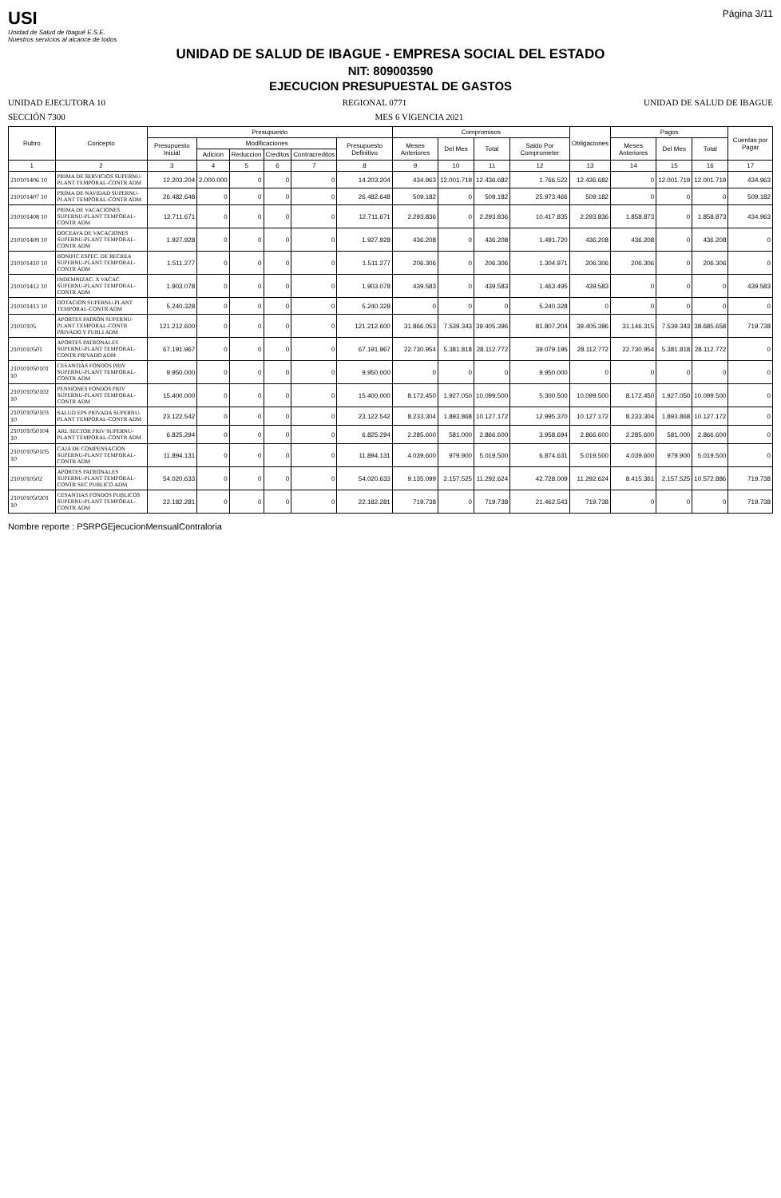USI
Unidad de Salud de Ibagué E.S.E.
Nuestros servicios al alcance de todos
Página 3/11
UNIDAD DE SALUD DE IBAGUE - EMPRESA SOCIAL DEL ESTADO
NIT: 809003590
EJECUCION PRESUPUESTAL DE GASTOS
UNIDAD EJECUTORA 10 REGIONAL 0771 UNIDAD DE SALUD DE IBAGUE
SECCIÓN 7300 MES 6 VIGENCIA 2021
| Rubro | Concepto | Presupuesto | | | | | | Compromisos | | | | Obligaciones | Pagos | | | Cuentas por Pagar |
| --- | --- | --- | --- | --- | --- | --- | --- | --- | --- | --- | --- | --- | --- | --- | --- | --- |
| | | Presupuesto Inicial | Modificaciones | | | | Presupuesto Definitivo | Meses Anteriores | Del Mes | Total | Saldo Por Comprometer | | Meses Anteriores | Del Mes | Total | |
| | | | Adicion | Reduccion | Creditos | Contracreditos | | | | | | | | | | |
| 1 | 2 | 3 | 4 | 5 | 6 | 7 | 8 | 9 | 10 | 11 | 12 | 13 | 14 | 15 | 16 | 17 |
| 210101406 10 | PRIMA DE SERVICIOS SUPERNU-PLANT TEMPORAL-CONTR ADM | 12.203.204 | 2.000.000 | 0 | 0 | 0 | 14.203.204 | 434.963 | 12.001.719 | 12.436.682 | 1.766.522 | 12.436.682 | 0 | 12.001.719 | 12.001.719 | 434.963 |
| 210101407 10 | PRIMA DE NAVIDAD SUPERNU-PLANT TEMPORAL-CONTR ADM | 26.482.648 | 0 | 0 | 0 | 0 | 26.482.648 | 509.182 | 0 | 509.182 | 25.973.466 | 509.182 | 0 | 0 | 0 | 509.182 |
| 210101408 10 | PRIMA DE VACACIONES SUPERNU-PLANT TEMPORAL-CONTR ADM | 12.711.671 | 0 | 0 | 0 | 0 | 12.711.671 | 2.293.836 | 0 | 2.293.836 | 10.417.835 | 2.293.836 | 1.858.873 | 0 | 1.858.873 | 434.963 |
| 210101409 10 | DOCEAVA DE VACACIONES SUPERNU-PLANT TEMPORAL-CONTR ADM | 1.927.928 | 0 | 0 | 0 | 0 | 1.927.928 | 436.208 | 0 | 436.208 | 1.491.720 | 436.208 | 436.208 | 0 | 436.208 | 0 |
| 210101410 10 | BONIFIC ESPEC. DE RECREA SUPERNU-PLANT TEMPORAL-CONTR ADM | 1.511.277 | 0 | 0 | 0 | 0 | 1.511.277 | 206.306 | 0 | 206.306 | 1.304.971 | 206.306 | 206.306 | 0 | 206.306 | 0 |
| 210101412 10 | INDEMNIZAC. X VACAC SUPERNU-PLANT TEMPORAL-CONTR ADM | 1.903.078 | 0 | 0 | 0 | 0 | 1.903.078 | 439.583 | 0 | 439.583 | 1.463.495 | 439.583 | 0 | 0 | 0 | 439.583 |
| 210101413 10 | DOTACION SUPERNU-PLANT TEMPORAL-CONTR ADM | 5.240.328 | 0 | 0 | 0 | 0 | 5.240.328 | 0 | 0 | 0 | 5.240.328 | 0 | 0 | 0 | 0 | 0 |
| 21010105 | APORTES PATRON SUPERNU-PLANT TEMPORAL-CONTR PRIVADO Y PUBLI ADM | 121.212.600 | 0 | 0 | 0 | 0 | 121.212.600 | 31.866.053 | 7.539.343 | 39.405.396 | 81.807.204 | 39.405.396 | 31.146.315 | 7.539.343 | 38.685.658 | 719.738 |
| 2101010501 | APORTES PATRONALES SUPERNU-PLANT TEMPORAL-CONTR PRIVADO ADM | 67.191.967 | 0 | 0 | 0 | 0 | 67.191.967 | 22.730.954 | 5.381.818 | 28.112.772 | 39.079.195 | 28.112.772 | 22.730.954 | 5.381.818 | 28.112.772 | 0 |
| 210101050101 10 | CESANTIAS FONDOS PRIV SUPERNU-PLANT TEMPORAL-CONTR ADM | 9.950.000 | 0 | 0 | 0 | 0 | 9.950.000 | 0 | 0 | 0 | 9.950.000 | 0 | 0 | 0 | 0 | 0 |
| 210101050102 10 | PENSIONES FONDOS PRIV SUPERNU-PLANT TEMPORAL-CONTR ADM | 15.400.000 | 0 | 0 | 0 | 0 | 15.400.000 | 8.172.450 | 1.927.050 | 10.099.500 | 5.300.500 | 10.099.500 | 8.172.450 | 1.927.050 | 10.099.500 | 0 |
| 210101050103 10 | SALUD EPS PRIVADA SUPERNU-PLANT TEMPORAL-CONTR ADM | 23.122.542 | 0 | 0 | 0 | 0 | 23.122.542 | 8.233.304 | 1.893.868 | 10.127.172 | 12.995.370 | 10.127.172 | 8.233.304 | 1.893.868 | 10.127.172 | 0 |
| 210101050104 10 | ARL SECTOR PRIV SUPERNU-PLANT TEMPORAL-CONTR ADM | 6.825.294 | 0 | 0 | 0 | 0 | 6.825.294 | 2.285.600 | 581.000 | 2.866.600 | 3.958.694 | 2.866.600 | 2.285.600 | 581.000 | 2.866.600 | 0 |
| 210101050105 10 | CAJA DE COMPENSACION SUPERNU-PLANT TEMPORAL-CONTR ADM | 11.894.131 | 0 | 0 | 0 | 0 | 11.894.131 | 4.039.600 | 979.900 | 5.019.500 | 6.874.631 | 5.019.500 | 4.039.600 | 979.900 | 5.019.500 | 0 |
| 2101010502 | APORTES PATRONALES SUPERNU-PLANT TEMPORAL-CONTR SEC PUBLICO ADM | 54.020.633 | 0 | 0 | 0 | 0 | 54.020.633 | 9.135.099 | 2.157.525 | 11.292.624 | 42.728.009 | 11.292.624 | 8.415.361 | 2.157.525 | 10.572.886 | 719.738 |
| 210101050201 10 | CESANTIAS FONDOS PUBLICOS SUPERNU-PLANT TEMPORAL-CONTR ADM | 22.182.281 | 0 | 0 | 0 | 0 | 22.182.281 | 719.738 | 0 | 719.738 | 21.462.543 | 719.738 | 0 | 0 | 0 | 719.738 |
Nombre reporte : PSRPGEjecucionMensualContraloria